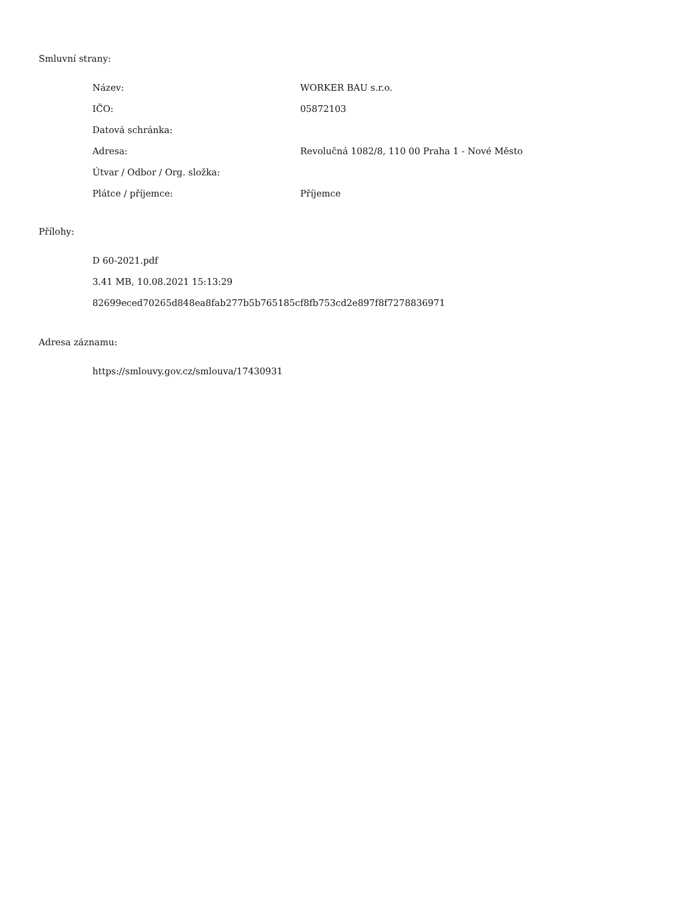Smluvní strany:
| Název: | WORKER BAU s.r.o. |
| IČO: | 05872103 |
| Datová schránka: | |
| Adresa: | Revolučná 1082/8, 110 00 Praha 1 - Nové Město |
| Útvar / Odbor / Org. složka: | |
| Plátce / příjemce: | Příjemce |
Přílohy:
D 60-2021.pdf
3.41 MB, 10.08.2021 15:13:29
82699eced70265d848ea8fab277b5b765185cf8fb753cd2e897f8f7278836971
Adresa záznamu:
https://smlouvy.gov.cz/smlouva/17430931